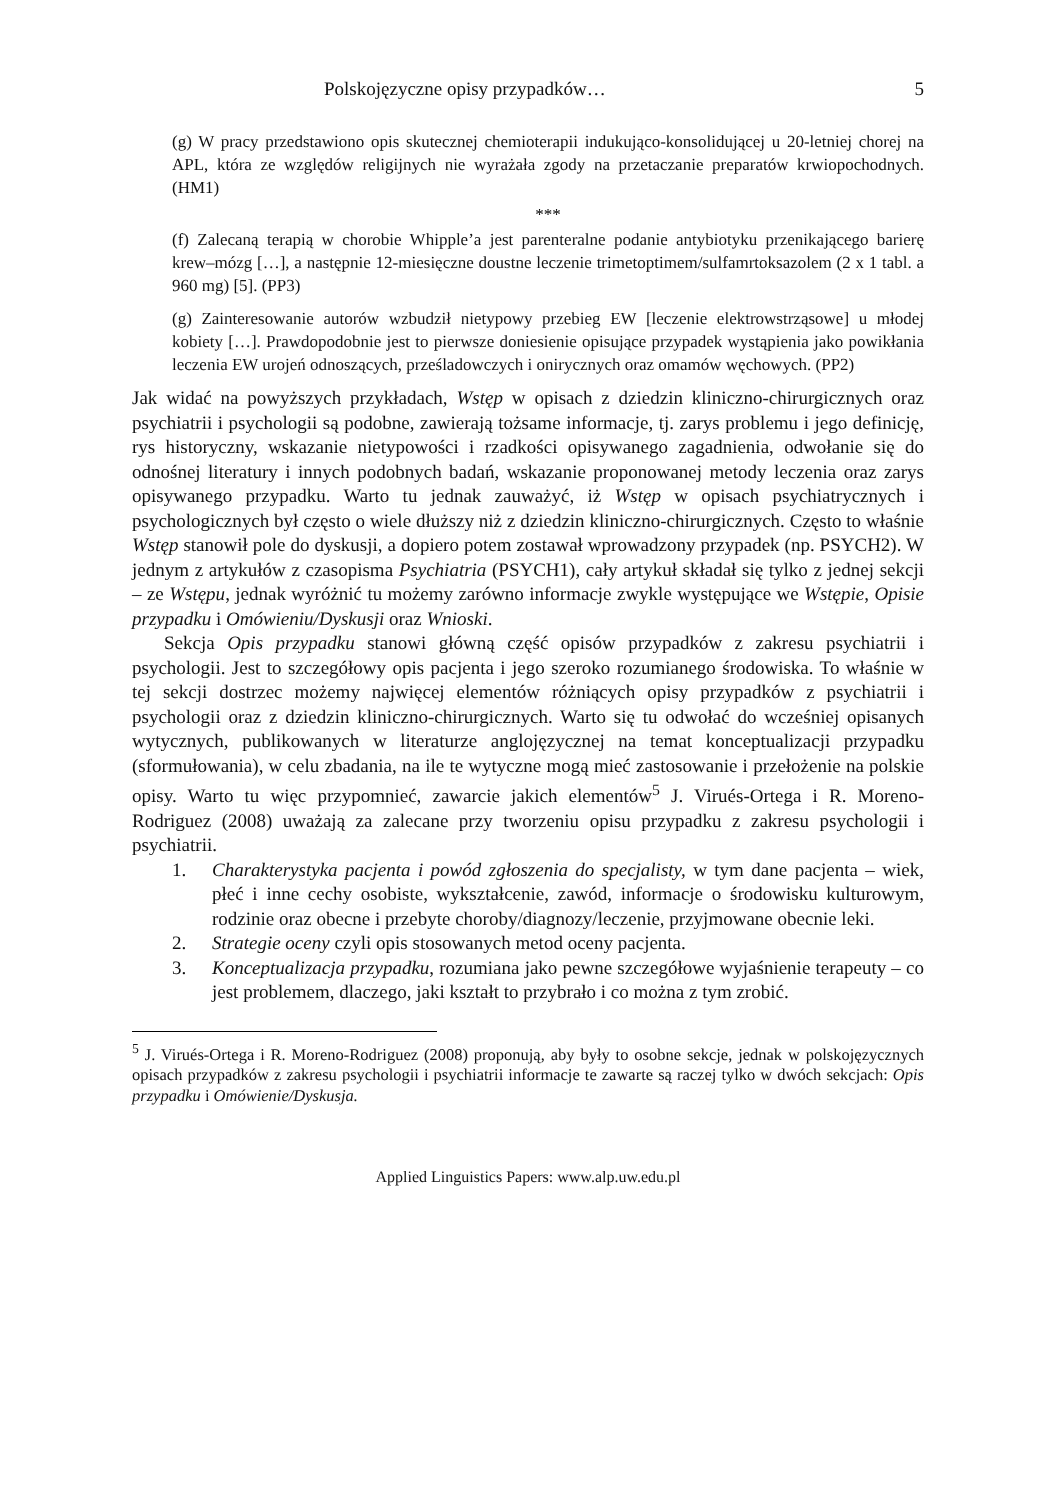Polskojęzyczne opisy przypadków… 5
(g) W pracy przedstawiono opis skutecznej chemioterapii indukująco-konsolidującej u 20-letniej chorej na APL, która ze względów religijnych nie wyrażała zgody na przetaczanie preparatów krwiopochodnych. (HM1)
***
(f) Zalecaną terapią w chorobie Whipple’a jest parenteralne podanie antybiotyku przenikającego barierę krew–mózg […], a następnie 12-miesięczne doustne leczenie trimetoptimem/sulfamrtoksazolem (2 x 1 tabl. a 960 mg) [5]. (PP3)
(g) Zainteresowanie autorów wzbudził nietypowy przebieg EW [leczenie elektrowstrząsowe] u młodej kobiety […]. Prawdopodobnie jest to pierwsze doniesienie opisujące przypadek wystąpienia jako powikłania leczenia EW urojeń odnoszących, prześladowczych i onirycznych oraz omamów węchowych. (PP2)
Jak widać na powyższych przykładach, Wstęp w opisach z dziedzin kliniczno-chirurgicznych oraz psychiatrii i psychologii są podobne, zawierają tożsame informacje, tj. zarys problemu i jego definicję, rys historyczny, wskazanie nietypowości i rzadkości opisywanego zagadnienia, odwołanie się do odnośnej literatury i innych podobnych badań, wskazanie proponowanej metody leczenia oraz zarys opisywanego przypadku. Warto tu jednak zauważyć, iż Wstęp w opisach psychiatrycznych i psychologicznych był często o wiele dłuższy niż z dziedzin kliniczno-chirurgicznych. Często to właśnie Wstęp stanowił pole do dyskusji, a dopiero potem zostawał wprowadzony przypadek (np. PSYCH2). W jednym z artykułów z czasopisma Psychiatria (PSYCH1), cały artykuł składał się tylko z jednej sekcji – ze Wstępu, jednak wyróżnić tu możemy zarówno informacje zwykle występujące we Wstępie, Opisie przypadku i Omówieniu/Dyskusji oraz Wnioski.
Sekcja Opis przypadku stanowi główną część opisów przypadków z zakresu psychiatrii i psychologii. Jest to szczegółowy opis pacjenta i jego szeroko rozumianego środowiska. To właśnie w tej sekcji dostrzec możemy najwięcej elementów różniących opisy przypadków z psychiatrii i psychologii oraz z dziedzin kliniczno-chirurgicznych. Warto się tu odwołać do wcześniej opisanych wytycznych, publikowanych w literaturze anglojęzycznej na temat konceptualizacji przypadku (sformułowania), w celu zbadania, na ile te wytyczne mogą mieć zastosowanie i przełożenie na polskie opisy. Warto tu więc przypomnieć, zawarcie jakich elementów<sup>5</sup> J. Virués-Ortega i R. Moreno-Rodriguez (2008) uważają za zalecane przy tworzeniu opisu przypadku z zakresu psychologii i psychiatrii.
1. Charakterystyka pacjenta i powód zgłoszenia do specjalisty, w tym dane pacjenta – wiek, płeć i inne cechy osobiste, wykształcenie, zawód, informacje o środowisku kulturowym, rodzinie oraz obecne i przebyte choroby/diagnozy/leczenie, przyjmowane obecnie leki.
2. Strategie oceny czyli opis stosowanych metod oceny pacjenta.
3. Konceptualizacja przypadku, rozumiana jako pewne szczegółowe wyjaśnienie terapeuty – co jest problemem, dlaczego, jaki kształt to przybrało i co można z tym zrobić.
<sup>5</sup> J. Virués-Ortega i R. Moreno-Rodriguez (2008) proponują, aby były to osobne sekcje, jednak w polskojęzycznych opisach przypadków z zakresu psychologii i psychiatrii informacje te zawarte są raczej tylko w dwóch sekcjach: Opis przypadku i Omówienie/Dyskusja.
Applied Linguistics Papers: www.alp.uw.edu.pl